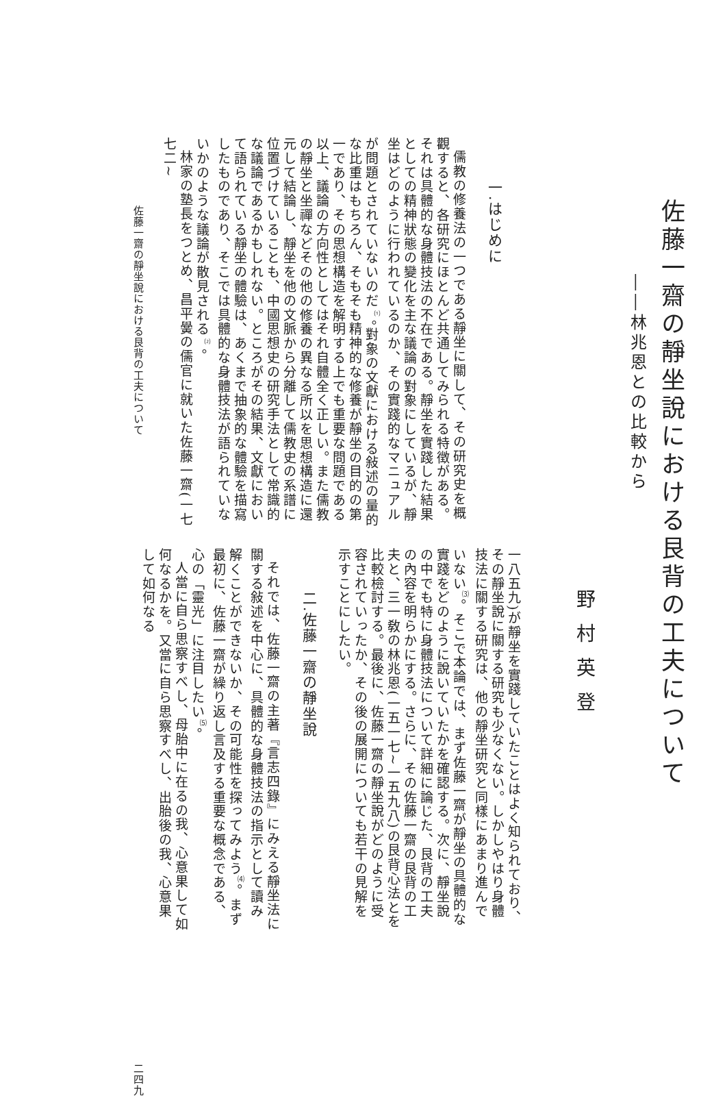佐藤一齋の靜坐說における艮背の工夫について
――林兆恩との比較から
野村英登
一.はじめに
儒教の修養法の一つである靜坐に關して、その研究史を概觀すると、各研究にほとんど共通してみられる特徴がある。それは具體的な身體技法の不在である。靜坐を實踐した結果としての精神狀態の變化を主な議論の對象にしているが、靜坐はどのように行われているのか、その實踐的なマニュアルが問題とされていないのだ<sup>⑴</sup>。對象の文獻における敍述の量的な比重はもちろん、そもそも精神的な修養が靜坐の目的の第一であり、その思想構造を解明する上でも重要な問題である以上、議論の方向性としてはそれ自體全く正しい。また儒教の靜坐と坐禪などその他の修養の異なる所以を思想構造に還元して結論し、靜坐を他の文脈から分離して儒教史の系譜に位置づけていることも、中國思想史の研究手法として常識的な議論であるかもしれない。ところがその結果、文獻において語られている靜坐の體驗は、あくまで抽象的な體驗を描寫したものであり、そこでは具體的な身體技法が語られていないかのような議論が散見される<sup>⑵</sup>。
林家の塾長をつとめ、昌平黌の儒官に就いた佐藤一齋(一七七二~
一八五九)が靜坐を實踐していたことはよく知られており、その靜坐說に關する研究も少なくない。しかしやはり身體技法に關する研究は、他の靜坐研究と同樣にあまり進んでいない<sup>⑶</sup>。そこで本論では、まず佐藤一齋が靜坐の具體的な實踐をどのように說いていたかを確認する。次に、靜坐說の中でも特に身體技法について詳細に論じた、艮背の工夫の內容を明らかにする。さらに、その佐藤一齋の艮背の工夫と、三一敎の林兆恩(一五一七~一五九八)の艮背心法とを比較檢討する。最後に、佐藤一齋の靜坐說がどのように受容されていったか、その後の展開についても若干の見解を示すことにしたい。
二.佐藤一齋の靜坐說
それでは、佐藤一齋の主著『言志四錄』にみえる靜坐法に關する敍述を中心に、具體的な身體技法の指示として讀み解くことができないか、その可能性を探ってみよう<sup>⑷</sup>。まず最初に、佐藤一齋が繰り返し言及する重要な概念である、心の「靈光」に注目したい<sup>⑸</sup>。
人當に自ら思察すべし、母胎中に在るの我、心意果して如何なるかを。又當に自ら思察すべし、出胎後の我、心意果して如何なる
佐藤一齋の靜坐說における艮背の工夫について 二四九